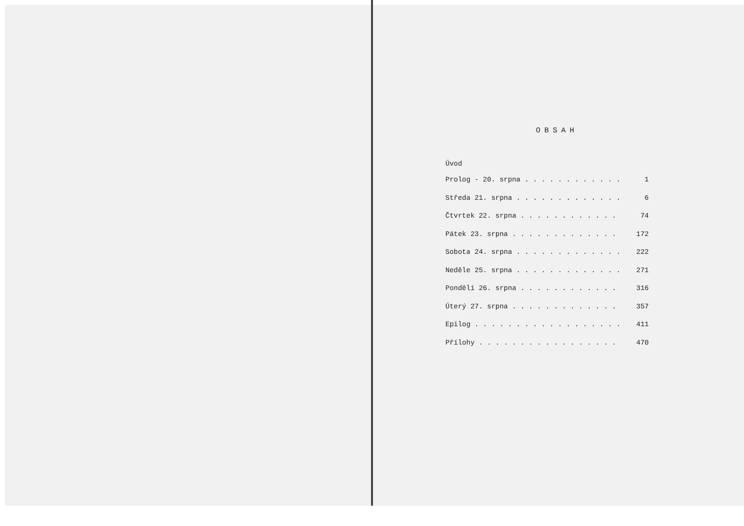OBSAH
Úvod
Prolog - 20. srpna . . . . . . . . . . . . 1
Středa 21. srpna . . . . . . . . . . . . . 6
Čtvrtek 22. srpna . . . . . . . . . . . . 74
Pátek 23. srpna . . . . . . . . . . . . . 172
Sobota 24. srpna . . . . . . . . . . . . . 222
Neděle 25. srpna . . . . . . . . . . . . . 271
Pondělí 26. srpna . . . . . . . . . . . . 316
Úterý 27. srpna . . . . . . . . . . . . . 357
Epilog . . . . . . . . . . . . . . . . . . 411
Přílohy . . . . . . . . . . . . . . . . . 470